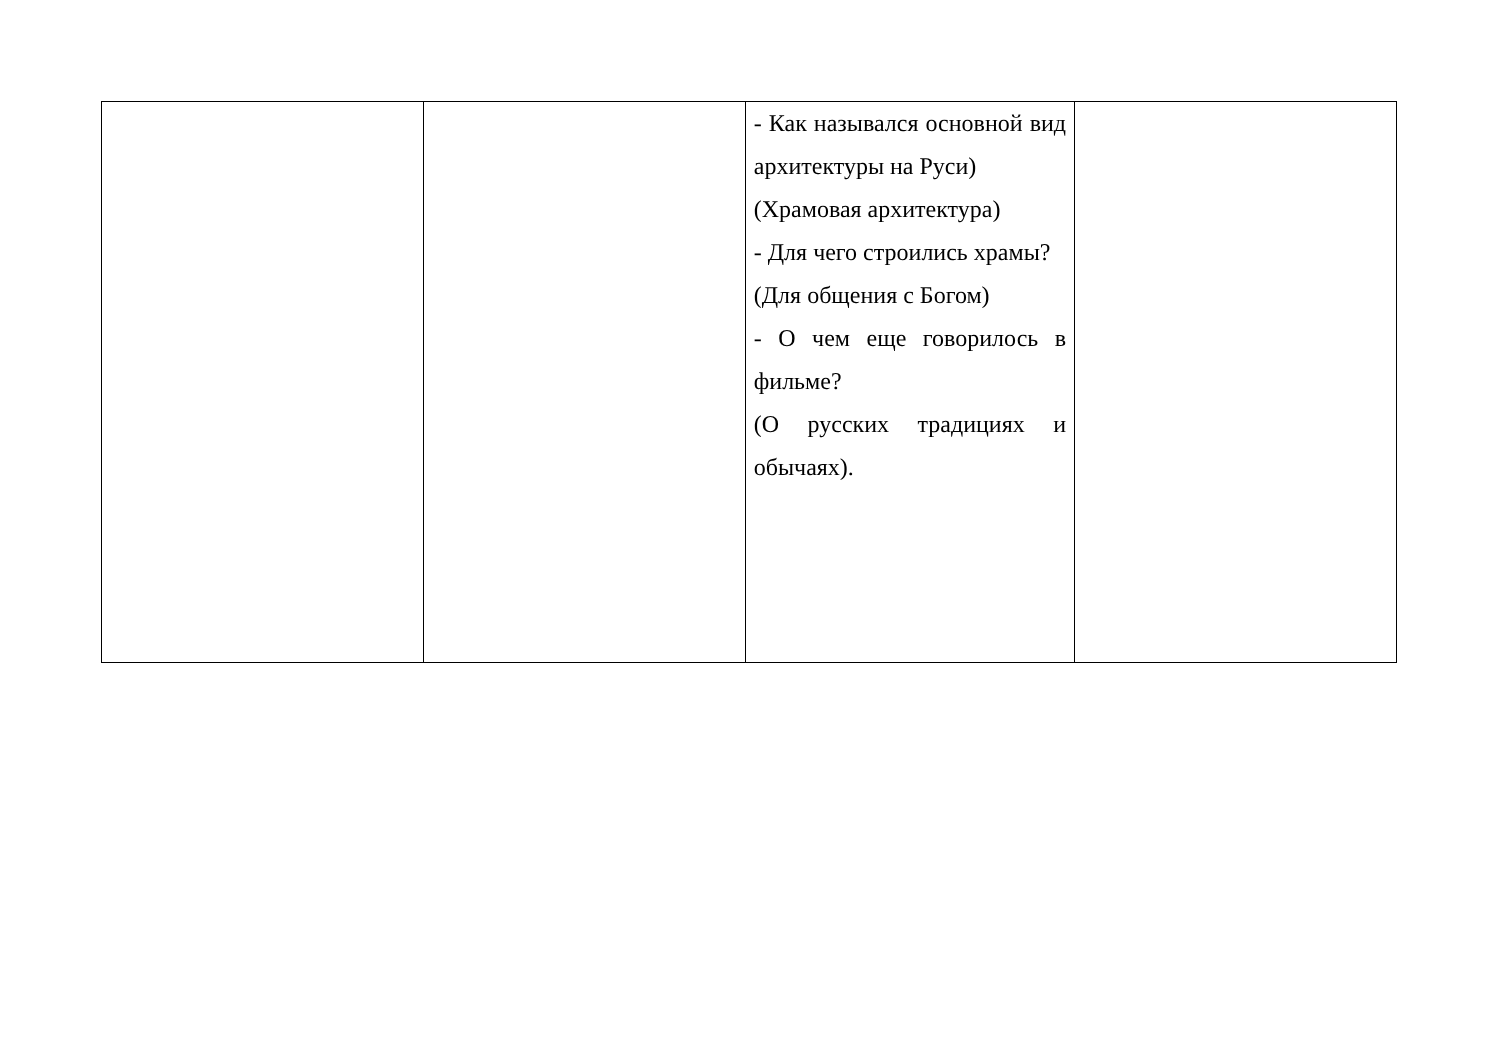| | | - Как назывался основной вид архитектуры на Руси) (Храмовая архитектура) - Для чего строились храмы? (Для общения с Богом) - О чем еще говорилось в фильме? (О русских традициях и обычаях). | |